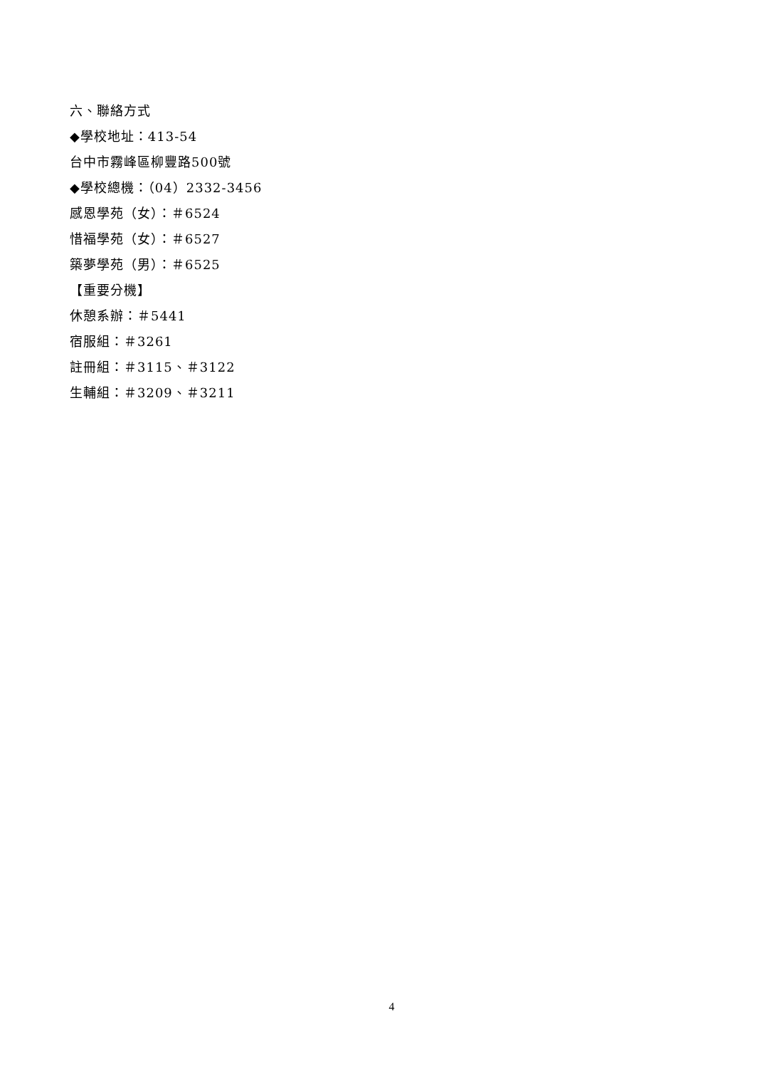六、聯絡方式
◆學校地址：413-54
台中市霧峰區柳豐路500號
◆學校總機：（04）2332-3456
感恩學苑（女）：＃6524
惜福學苑（女）：＃6527
築夢學苑（男）：＃6525
【重要分機】
休憩系辦：＃5441
宿服組：＃3261
註冊組：＃3115、＃3122
生輔組：＃3209、＃3211
4